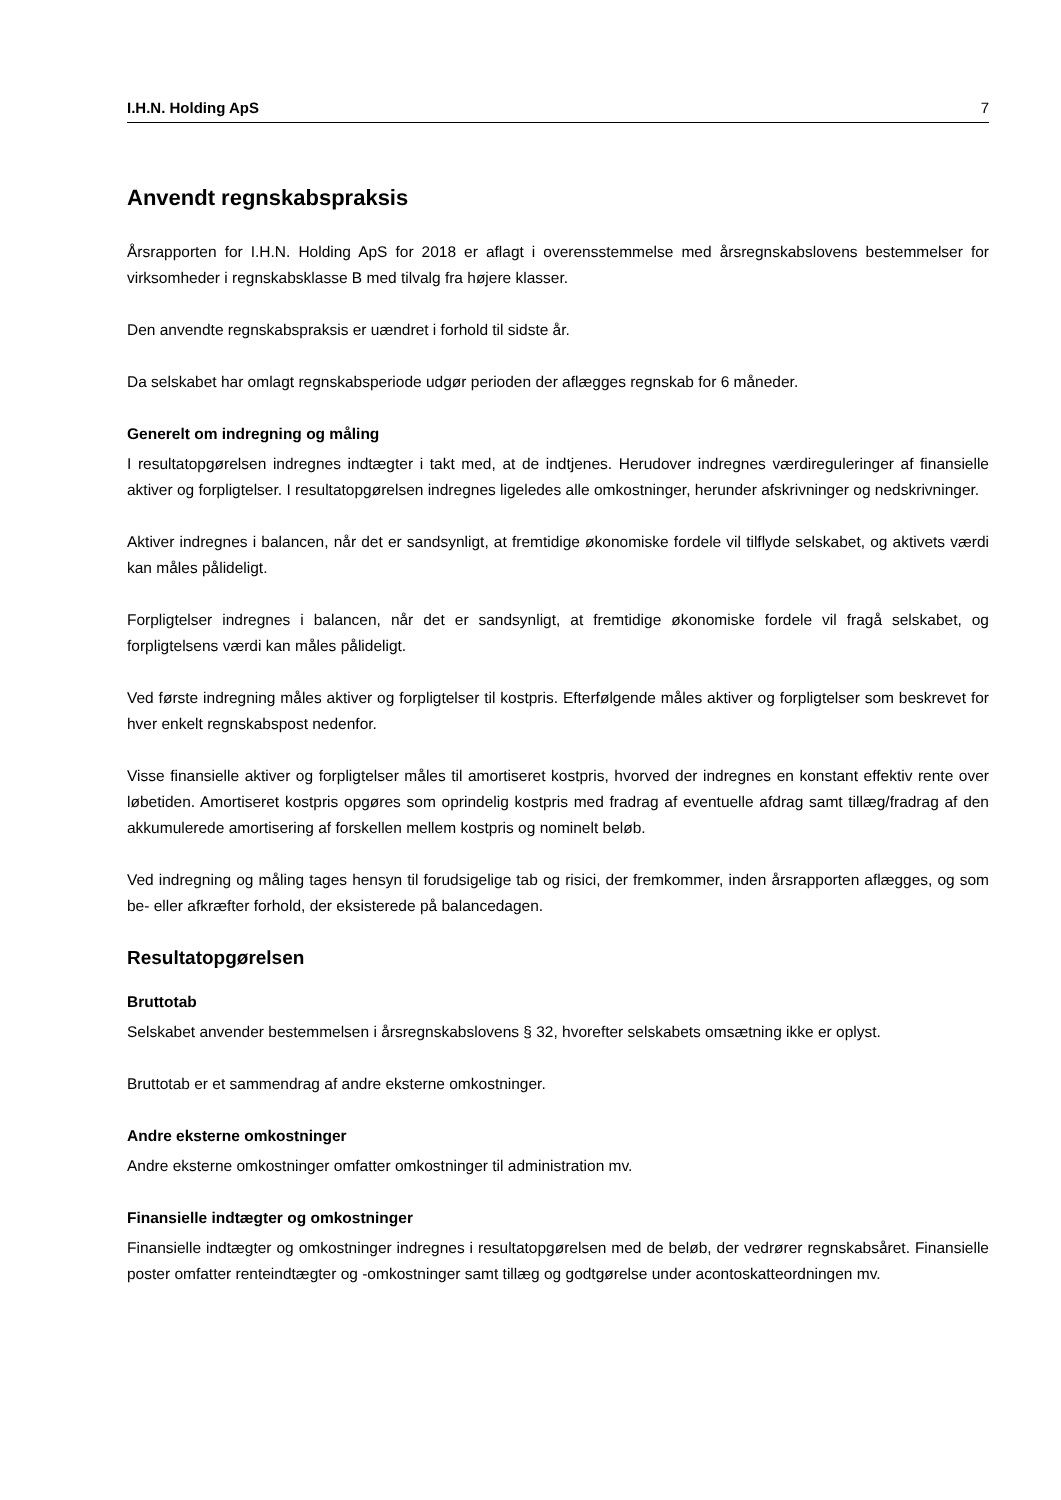I.H.N. Holding ApS 7
Anvendt regnskabspraksis
Årsrapporten for I.H.N. Holding ApS for 2018 er aflagt i overensstemmelse med årsregnskabslovens bestemmelser for virksomheder i regnskabsklasse B med tilvalg fra højere klasser.
Den anvendte regnskabspraksis er uændret i forhold til sidste år.
Da selskabet har omlagt regnskabsperiode udgør perioden der aflægges regnskab for 6 måneder.
Generelt om indregning og måling
I resultatopgørelsen indregnes indtægter i takt med, at de indtjenes. Herudover indregnes værdireguleringer af finansielle aktiver og forpligtelser. I resultatopgørelsen indregnes ligeledes alle omkostninger, herunder afskrivninger og nedskrivninger.
Aktiver indregnes i balancen, når det er sandsynligt, at fremtidige økonomiske fordele vil tilflyde selskabet, og aktivets værdi kan måles pålideligt.
Forpligtelser indregnes i balancen, når det er sandsynligt, at fremtidige økonomiske fordele vil fragå selskabet, og forpligtelsens værdi kan måles pålideligt.
Ved første indregning måles aktiver og forpligtelser til kostpris. Efterfølgende måles aktiver og forpligtelser som beskrevet for hver enkelt regnskabspost nedenfor.
Visse finansielle aktiver og forpligtelser måles til amortiseret kostpris, hvorved der indregnes en konstant effektiv rente over løbetiden. Amortiseret kostpris opgøres som oprindelig kostpris med fradrag af eventuelle afdrag samt tillæg/fradrag af den akkumulerede amortisering af forskellen mellem kostpris og nominelt beløb.
Ved indregning og måling tages hensyn til forudsigelige tab og risici, der fremkommer, inden årsrapporten aflægges, og som be- eller afkræfter forhold, der eksisterede på balancedagen.
Resultatopgørelsen
Bruttotab
Selskabet anvender bestemmelsen i årsregnskabslovens § 32, hvorefter selskabets omsætning ikke er oplyst.
Bruttotab er et sammendrag af andre eksterne omkostninger.
Andre eksterne omkostninger
Andre eksterne omkostninger omfatter omkostninger til administration mv.
Finansielle indtægter og omkostninger
Finansielle indtægter og omkostninger indregnes i resultatopgørelsen med de beløb, der vedrører regnskabsåret. Finansielle poster omfatter renteindtægter og -omkostninger samt tillæg og godtgørelse under acontoskatteordningen mv.